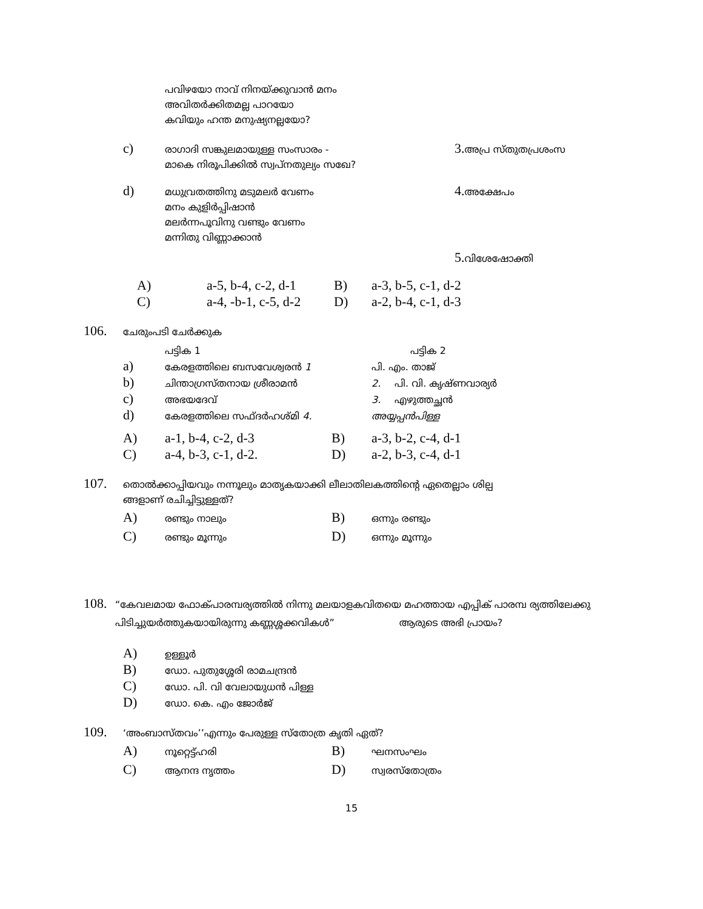പവിഴയോ നാവ് നിനയ്ക്കുവാൻ മനം
അവിതർക്കിതമല്ല പാറയോ
കവിയും ഹന്ത മനുഷ്യനല്ലയോ?
c) രാഗാദി സങ്കുലമായുള്ള സംസാരം -
മാകെ നിരൂപിക്കിൽ സ്വപ്നതുല്യം സഖേ? 3. അപ്ര സ്തുതപ്രശംസ
d) മധുവ്രതത്തിനു മടുമലർ വേണം
മനം കുളിർപ്പിഷാൻ
മലർന്നപൂവിനു വണ്ടും വേണം
മന്നിതു വിണ്ണാക്കാൻ 4. അക്ഷേപം
5. വിശേഷോക്തി
A) a-5, b-4, c-2, d-1 B) a-3, b-5, c-1, d-2
C) a-4, -b-1, c-5, d-2 D) a-2, b-4, c-1, d-3
106. ചേരുംപടി ചേർക്കുക
പട്ടിക 1 പട്ടിക 2
a) കേരളത്തിലെ ബസവേശ്വരൻ 1 പി. എം. താജ്
b) ചിന്താഗ്രസ്തനായ ശ്രീരാമൻ 2. പി. വി. കൃഷ്ണവാര്യർ
c) അഭയദേവ് 3. എഴുത്തച്ഛൻ
d) കേരളത്തിലെ സഫ്ദർഹശ്മി 4. അയ്യപ്പൻപിള്ള
A) a-1, b-4, c-2, d-3 B) a-3, b-2, c-4, d-1
C) a-4, b-3, c-1, d-2. D) a-2, b-3, c-4, d-1
107. തൊൽക്കാപ്പിയവും നന്നൂലും മാതൃകയാക്കി ലീലാതിലകത്തിന്റെ ഏതെല്ലാം ശില്പ
ങ്ങളാണ് രചിച്ചിട്ടുള്ളത്?
A) രണ്ടും നാലും B) ഒന്നും രണ്ടും
C) രണ്ടും മൂന്നും D) ഒന്നും മൂന്നും
108. “കേവലമായ ഫോക്പാരമ്പര്യത്തിൽ നിന്നു മലയാളകവിതയെ മഹത്തായ എപ്പിക് പാരമ്പ ര്യത്തിലേക്കു പിടിച്ചുയർത്തുകയായിരുന്നു കണ്ണശ്ശക്കവികൾ” ആരുടെ അഭി പ്രായം?
A) ഉള്ളൂർ
B) ഡോ. പുതുശ്ശേരി രാമചന്ദ്രൻ
C) ഡോ. പി. വി വേലായുധൻ പിള്ള
D) ഡോ. കെ. എം ജോർജ്
109. ‘അംബാസ്തവം’’എന്നും പേരുള്ള സ്തോത്ര കൃതി ഏത്?
A) നൂറ്റെട്ട്ഹരി B) ഘനസംഘം
C) ആനന്ദ നൃത്തം D) സ്വരസ്തോത്രം
15